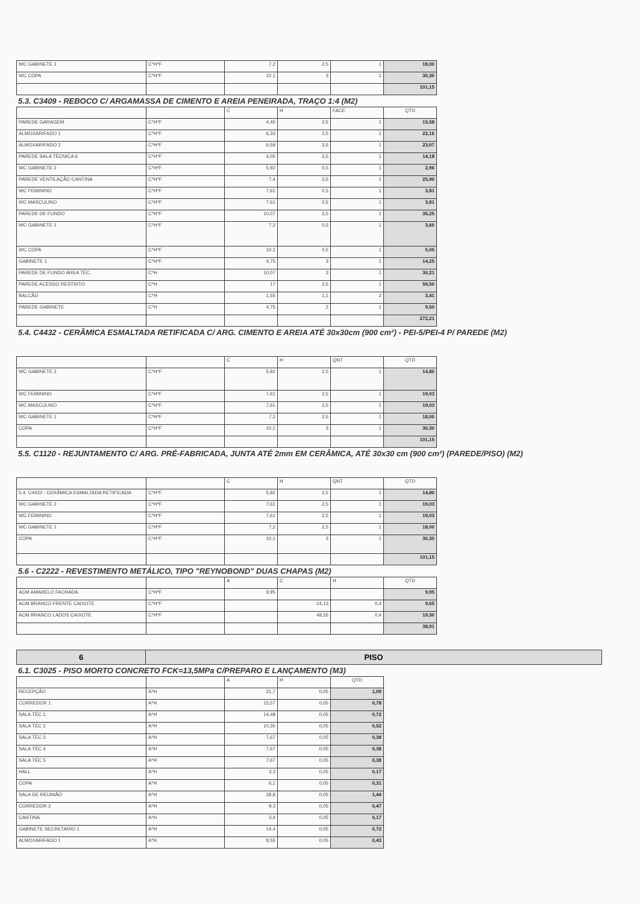| WC GABINETE 1 | C*H*F | 7,2 | 2,5 | 1 | 18,00 |
| WC COPA | C*H*F | 10,1 | 3 | 1 | 30,30 |
| | | | | | 101,15 |
5.3. C3409 - REBOCO C/ ARGAMASSA DE CIMENTO E AREIA PENEIRADA, TRAÇO 1:4 (M2)
| | | C | H | FACE | QTD |
| --- | --- | --- | --- | --- | --- |
| PAREDE GARAGEM | C*H*F | 4,45 | 3,5 | 1 | 15,58 |
| ALMOXARIFADO 1 | C*H*F | 6,33 | 3,5 | 1 | 22,16 |
| ALMOXARIFADO 2 | C*H*F | 6,59 | 3,5 | 1 | 23,07 |
| PAREDE SALA TÉCNICA 6 | C*H*F | 4,05 | 3,5 | 1 | 14,18 |
| WC GABINETE 2 | C*H*F | 5,92 | 0,5 | 1 | 2,96 |
| PAREDE VENTILAÇÃO CANTINA | C*H*F | 7,4 | 3,5 | 1 | 25,90 |
| WC FEMININO | C*H*F | 7,61 | 0,5 | 1 | 3,81 |
| WC MASCULINO | C*H*F | 7,61 | 0,5 | 1 | 3,81 |
| PAREDE DE FUNDO | C*H*F | 10,07 | 3,5 | 1 | 35,25 |
| WC GABINETE 1 | C*H*F | 7,2 | 0,5 | 1 | 3,60 |
| WC COPA | C*H*F | 10,1 | 0,5 | 1 | 5,05 |
| GABINETE 1 | C*H*F | 4,75 | 3 | 1 | 14,25 |
| PAREDE DE FUNDO ÁREA TÉC. | C*H | 10,07 | 3 | 1 | 30,21 |
| PAREDE ACESSO RESTRITO | C*H | 17 | 3,5 | 1 | 59,50 |
| BALCÃO | C*H | 1,55 | 1,1 | 2 | 3,41 |
| PAREDE GABINETE | C*H | 4,75 | 2 | 1 | 9,50 |
| | | | | | 272,21 |
5.4. C4432 - CERÂMICA ESMALTADA RETIFICADA C/ ARG. CIMENTO E AREIA ATÉ 30x30cm (900 cm²) - PEI-5/PEI-4 P/ PAREDE (M2)
| | | C | H | QNT | QTD |
| --- | --- | --- | --- | --- | --- |
| WC GABINETE 2 | C*H*F | 5,92 | 2,5 | 1 | 14,80 |
| WC FEMININO | C*H*F | 7,61 | 2,5 | 1 | 19,03 |
| WC MASCULINO | C*H*F | 7,61 | 2,5 | 1 | 19,03 |
| WC GABINETE 1 | C*H*F | 7,2 | 2,5 | 1 | 18,00 |
| COPA | C*H*F | 10,1 | 3 | 1 | 30,30 |
| | | | | | 101,15 |
5.5. C1120 - REJUNTAMENTO C/ ARG. PRÉ-FABRICADA, JUNTA ATÉ 2mm EM CERÂMICA, ATÉ 30x30 cm (900 cm²) (PAREDE/PISO) (M2)
| | | C | H | QNT | QTD |
| --- | --- | --- | --- | --- | --- |
| 5.4. C4432 - CERÂMICA ESMALTADA RETIFICADA | C*H*F | 5,92 | 2,5 | 1 | 14,80 |
| WC GABINETE 2 | C*H*F | 7,61 | 2,5 | 1 | 19,03 |
| WC FEMININO | C*H*F | 7,61 | 2,5 | 1 | 19,03 |
| WC GABINETE 1 | C*H*F | 7,2 | 2,5 | 1 | 18,00 |
| COPA | C*H*F | 10,1 | 3 | 1 | 30,30 |
| | | | | | 101,15 |
5.6 - C2222 - REVESTIMENTO METÁLICO, TIPO "REYNOBOND" DUAS CHAPAS (M2)
| | | A | C | H | QTD |
| --- | --- | --- | --- | --- | --- |
| ACM AMARELO FACHADA | C*H*F | 9,95 | | | 9,95 |
| ACM BRANCO FRENTE CAIXOTE | C*H*F | | 24,13 | 0,4 | 9,65 |
| ACM BRANCO LADOS CAIXOTE | C*H*F | | 48,26 | 0,4 | 19,30 |
| | | | | | 38,91 |
6 PISO
6.1. C3025 - PISO MORTO CONCRETO FCK=13,5MPa C/PREPARO E LANÇAMENTO (M3)
| | | A | H | QTD |
| --- | --- | --- | --- | --- |
| RECEPÇÃO | A*H | 21,7 | 0,05 | 1,09 |
| CORREDOR 1 | A*H | 15,57 | 0,05 | 0,78 |
| SALA TÉC 1 | A*H | 14,48 | 0,05 | 0,72 |
| SALA TÉC 2 | A*H | 10,35 | 0,05 | 0,52 |
| SALA TÉC 3 | A*H | 7,67 | 0,05 | 0,38 |
| SALA TÉC 4 | A*H | 7,67 | 0,05 | 0,38 |
| SALA TÉC 5 | A*H | 7,67 | 0,05 | 0,38 |
| HALL | A*H | 3,3 | 0,05 | 0,17 |
| COPA | A*H | 6,1 | 0,05 | 0,31 |
| SALA DE REUNIÃO | A*H | 28,8 | 0,05 | 1,44 |
| CORREDOR 2 | A*H | 9,3 | 0,05 | 0,47 |
| CANTINA | A*H | 3,4 | 0,05 | 0,17 |
| GABINETE SECRETARIO 1 | A*H | 14,4 | 0,05 | 0,72 |
| ALMOXARIFADO 1 | A*H | 8,55 | 0,05 | 0,43 |